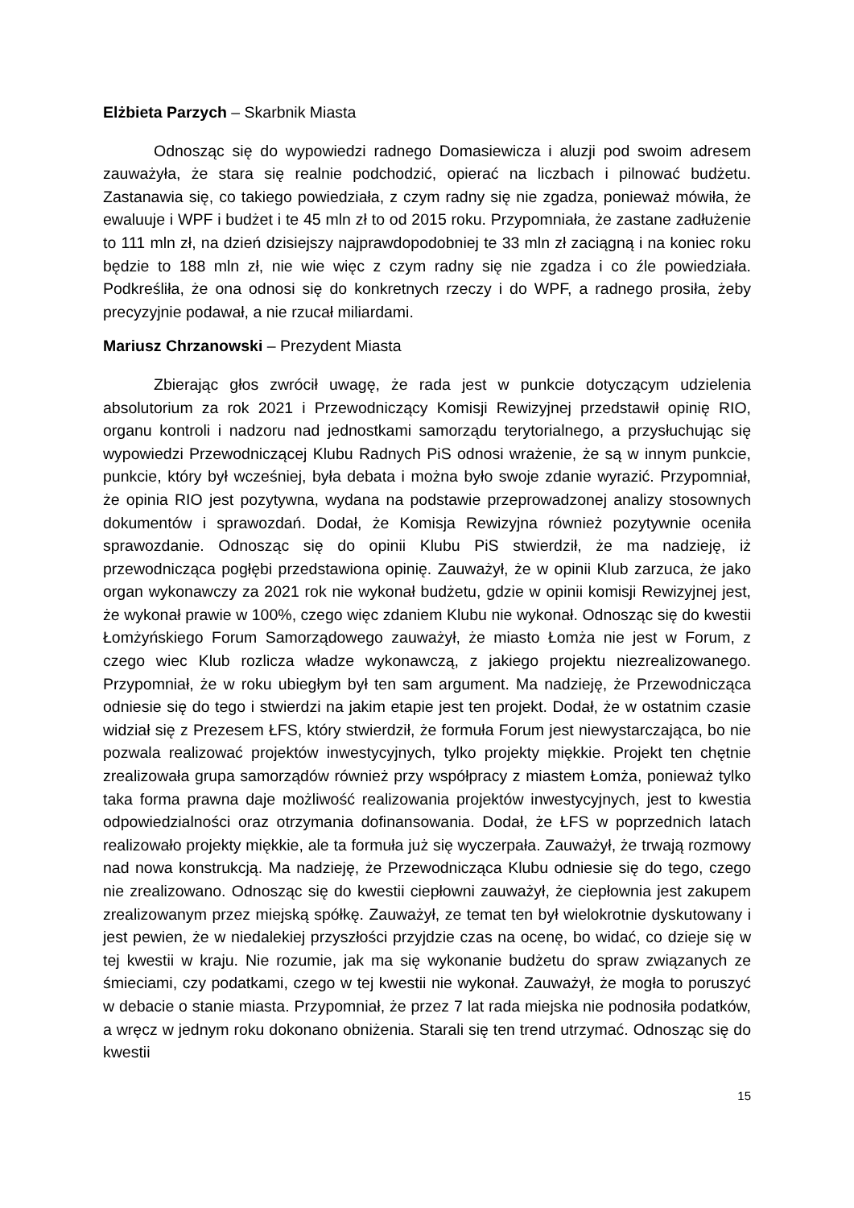Elżbieta Parzych – Skarbnik Miasta
Odnosząc się do wypowiedzi radnego Domasiewicza i aluzji pod swoim adresem zauważyła, że stara się realnie podchodzić, opierać na liczbach i pilnować budżetu. Zastanawia się, co takiego powiedziała, z czym radny się nie zgadza, ponieważ mówiła, że ewaluuje i WPF i budżet i te 45 mln zł to od 2015 roku. Przypomniała, że zastane zadłużenie to 111 mln zł, na dzień dzisiejszy najprawdopodobniej te 33 mln zł zaciągną i na koniec roku będzie to 188 mln zł, nie wie więc z czym radny się nie zgadza i co źle powiedziała. Podkreśliła, że ona odnosi się do konkretnych rzeczy i do WPF, a radnego prosiła, żeby precyzyjnie podawał, a nie rzucał miliardami.
Mariusz Chrzanowski – Prezydent Miasta
Zbierając głos zwrócił uwagę, że rada jest w punkcie dotyczącym udzielenia absolutorium za rok 2021 i Przewodniczący Komisji Rewizyjnej przedstawił opinię RIO, organu kontroli i nadzoru nad jednostkami samorządu terytorialnego, a przysłuchując się wypowiedzi Przewodniczącej Klubu Radnych PiS odnosi wrażenie, że są w innym punkcie, punkcie, który był wcześniej, była debata i można było swoje zdanie wyrazić. Przypomniał, że opinia RIO jest pozytywna, wydana na podstawie przeprowadzonej analizy stosownych dokumentów i sprawozdań. Dodał, że Komisja Rewizyjna również pozytywnie oceniła sprawozdanie. Odnosząc się do opinii Klubu PiS stwierdził, że ma nadzieję, iż przewodnicząca pogłębi przedstawiona opinię. Zauważył, że w opinii Klub zarzuca, że jako organ wykonawczy za 2021 rok nie wykonał budżetu, gdzie w opinii komisji Rewizyjnej jest, że wykonał prawie w 100%, czego więc zdaniem Klubu nie wykonał. Odnosząc się do kwestii Łomżyńskiego Forum Samorządowego zauważył, że miasto Łomża nie jest w Forum, z czego wiec Klub rozlicza władze wykonawczą, z jakiego projektu niezrealizowanego. Przypomniał, że w roku ubiegłym był ten sam argument. Ma nadzieję, że Przewodnicząca odniesie się do tego i stwierdzi na jakim etapie jest ten projekt. Dodał, że w ostatnim czasie widział się z Prezesem ŁFS, który stwierdził, że formuła Forum jest niewystarczająca, bo nie pozwala realizować projektów inwestycyjnych, tylko projekty miękkie. Projekt ten chętnie zrealizowała grupa samorządów również przy współpracy z miastem Łomża, ponieważ tylko taka forma prawna daje możliwość realizowania projektów inwestycyjnych, jest to kwestia odpowiedzialności oraz otrzymania dofinansowania. Dodał, że ŁFS w poprzednich latach realizowało projekty miękkie, ale ta formuła już się wyczerpała. Zauważył, że trwają rozmowy nad nowa konstrukcją. Ma nadzieję, że Przewodnicząca Klubu odniesie się do tego, czego nie zrealizowano. Odnosząc się do kwestii ciepłowni zauważył, że ciepłownia jest zakupem zrealizowanym przez miejską spółkę. Zauważył, ze temat ten był wielokrotnie dyskutowany i jest pewien, że w niedalekiej przyszłości przyjdzie czas na ocenę, bo widać, co dzieje się w tej kwestii w kraju. Nie rozumie, jak ma się wykonanie budżetu do spraw związanych ze śmieciami, czy podatkami, czego w tej kwestii nie wykonał. Zauważył, że mogła to poruszyć w debacie o stanie miasta. Przypomniał, że przez 7 lat rada miejska nie podnosiła podatków, a wręcz w jednym roku dokonano obniżenia. Starali się ten trend utrzymać. Odnosząc się do kwestii
15